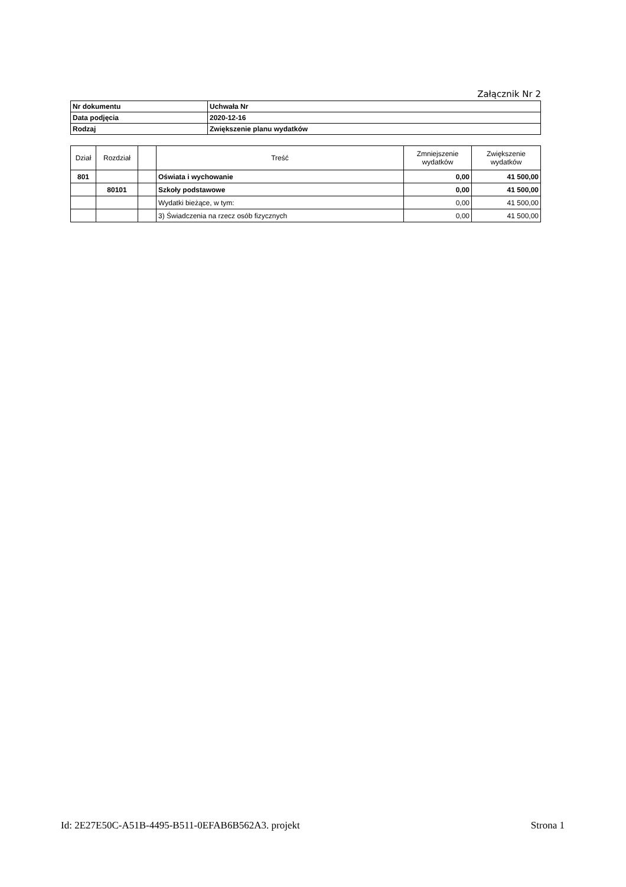Załącznik Nr 2
| Nr dokumentu | Uchwała Nr |
| Data podjęcia | 2020-12-16 |
| Rodzaj | Zwiększenie planu wydatków |
| Dział | Rozdział | | Treść | Zmniejszenie wydatków | Zwiększenie wydatków |
| --- | --- | --- | --- | --- | --- |
| 801 | | | Oświata i wychowanie | 0,00 | 41 500,00 |
| | 80101 | | Szkoły podstawowe | 0,00 | 41 500,00 |
| | | | Wydatki bieżące, w tym: | 0,00 | 41 500,00 |
| | | | 3) Świadczenia na rzecz osób fizycznych | 0,00 | 41 500,00 |
Id: 2E27E50C-A51B-4495-B511-0EFAB6B562A3. projekt Strona 1